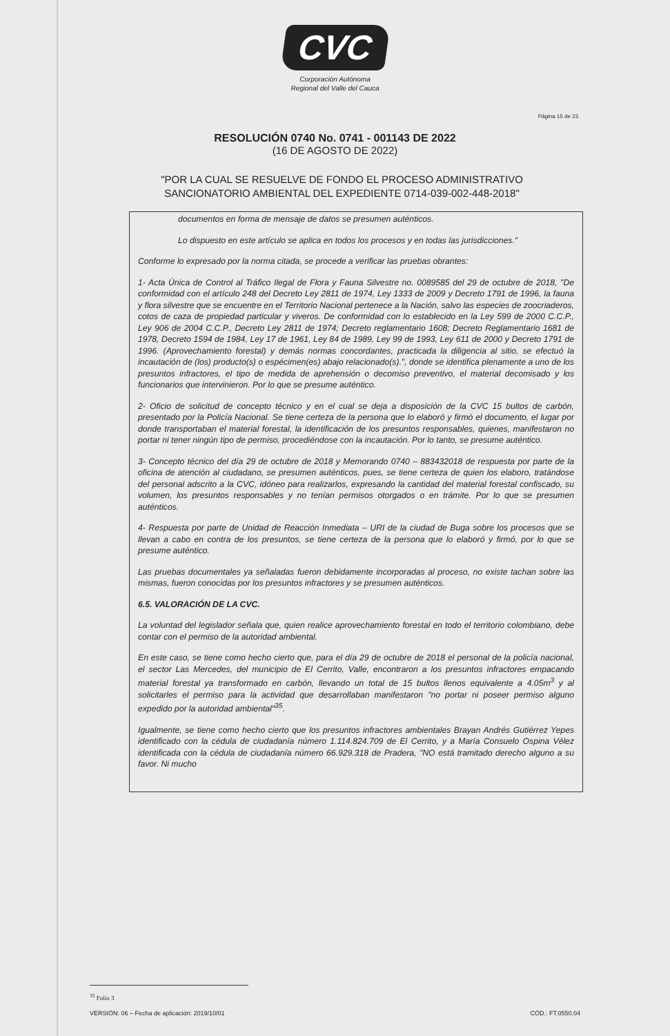CVC
Corporación Autónoma
Regional del Valle del Cauca
Página 15 de 23
RESOLUCIÓN 0740 No. 0741 - 001143 DE 2022
(16 DE AGOSTO DE 2022)
"POR LA CUAL SE RESUELVE DE FONDO EL PROCESO ADMINISTRATIVO SANCIONATORIO AMBIENTAL DEL EXPEDIENTE 0714-039-002-448-2018"
documentos en forma de mensaje de datos se presumen auténticos.
Lo dispuesto en este artículo se aplica en todos los procesos y en todas las jurisdicciones."
Conforme lo expresado por la norma citada, se procede a verificar las pruebas obrantes:
1- Acta Única de Control al Tráfico Ilegal de Flora y Fauna Silvestre no. 0089585 del 29 de octubre de 2018, "De conformidad con el artículo 248 del Decreto Ley 2811 de 1974, Ley 1333 de 2009 y Decreto 1791 de 1996, la fauna y flora silvestre que se encuentre en el Territorio Nacional pertenece a la Nación, salvo las especies de zoocriaderos, cotos de caza de propiedad particular y viveros. De conformidad con lo establecido en la Ley 599 de 2000 C.C.P., Ley 906 de 2004 C.C.P., Decreto Ley 2811 de 1974; Decreto reglamentario 1608; Decreto Reglamentario 1681 de 1978, Decreto 1594 de 1984, Ley 17 de 1961, Ley 84 de 1989, Ley 99 de 1993, Ley 611 de 2000 y Decreto 1791 de 1996. (Aprovechamiento forestal) y demás normas concordantes, practicada la diligencia al sitio, se efectuó la incautación de (los) producto(s) o espécimen(es) abajo relacionado(s).", donde se identifica plenamente a uno de los presuntos infractores, el tipo de medida de aprehensión o decomiso preventivo, el material decomisado y los funcionarios que intervinieron. Por lo que se presume auténtico.
2- Oficio de solicitud de concepto técnico y en el cual se deja a disposición de la CVC 15 bultos de carbón, presentado por la Policía Nacional. Se tiene certeza de la persona que lo elaboró y firmó el documento, el lugar por donde transportaban el material forestal, la identificación de los presuntos responsables, quienes, manifestaron no portar ni tener ningún tipo de permiso, procediéndose con la incautación. Por lo tanto, se presume auténtico.
3- Concepto técnico del día 29 de octubre de 2018 y Memorando 0740 – 883432018 de respuesta por parte de la oficina de atención al ciudadano, se presumen auténticos, pues, se tiene certeza de quien los elaboro, tratándose del personal adscrito a la CVC, idóneo para realizarlos, expresando la cantidad del material forestal confiscado, su volumen, los presuntos responsables y no tenían permisos otorgados o en trámite. Por lo que se presumen auténticos.
4- Respuesta por parte de Unidad de Reacción Inmediata – URI de la ciudad de Buga sobre los procesos que se llevan a cabo en contra de los presuntos, se tiene certeza de la persona que lo elaboró y firmó, por lo que se presume auténtico.
Las pruebas documentales ya señaladas fueron debidamente incorporadas al proceso, no existe tachan sobre las mismas, fueron conocidas por los presuntos infractores y se presumen auténticos.
6.5. VALORACIÓN DE LA CVC.
La voluntad del legislador señala que, quien realice aprovechamiento forestal en todo el territorio colombiano, debe contar con el permiso de la autoridad ambiental.
En este caso, se tiene como hecho cierto que, para el día 29 de octubre de 2018 el personal de la policía nacional, el sector Las Mercedes, del municipio de El Cerrito, Valle, encontraron a los presuntos infractores empacando material forestal ya transformado en carbón, llevando un total de 15 bultos llenos equivalente a 4.05m<sup>3</sup> y al solicitarles el permiso para la actividad que desarrollaban manifestaron "no portar ni poseer permiso alguno expedido por la autoridad ambiental"<sup>35</sup>.
Igualmente, se tiene como hecho cierto que los presuntos infractores ambientales Brayan Andrés Gutiérrez Yepes identificado con la cédula de ciudadanía número 1.114.824.709 de El Cerrito, y a María Consuelo Ospina Vélez identificada con la cédula de ciudadanía número 66.929.318 de Pradera, "NO está tramitado derecho alguno a su favor. Ni mucho
<sup>35</sup> Folio 3
VERSIÓN: 06 – Fecha de aplicación: 2019/10/01 CÓD.: FT.0550.04